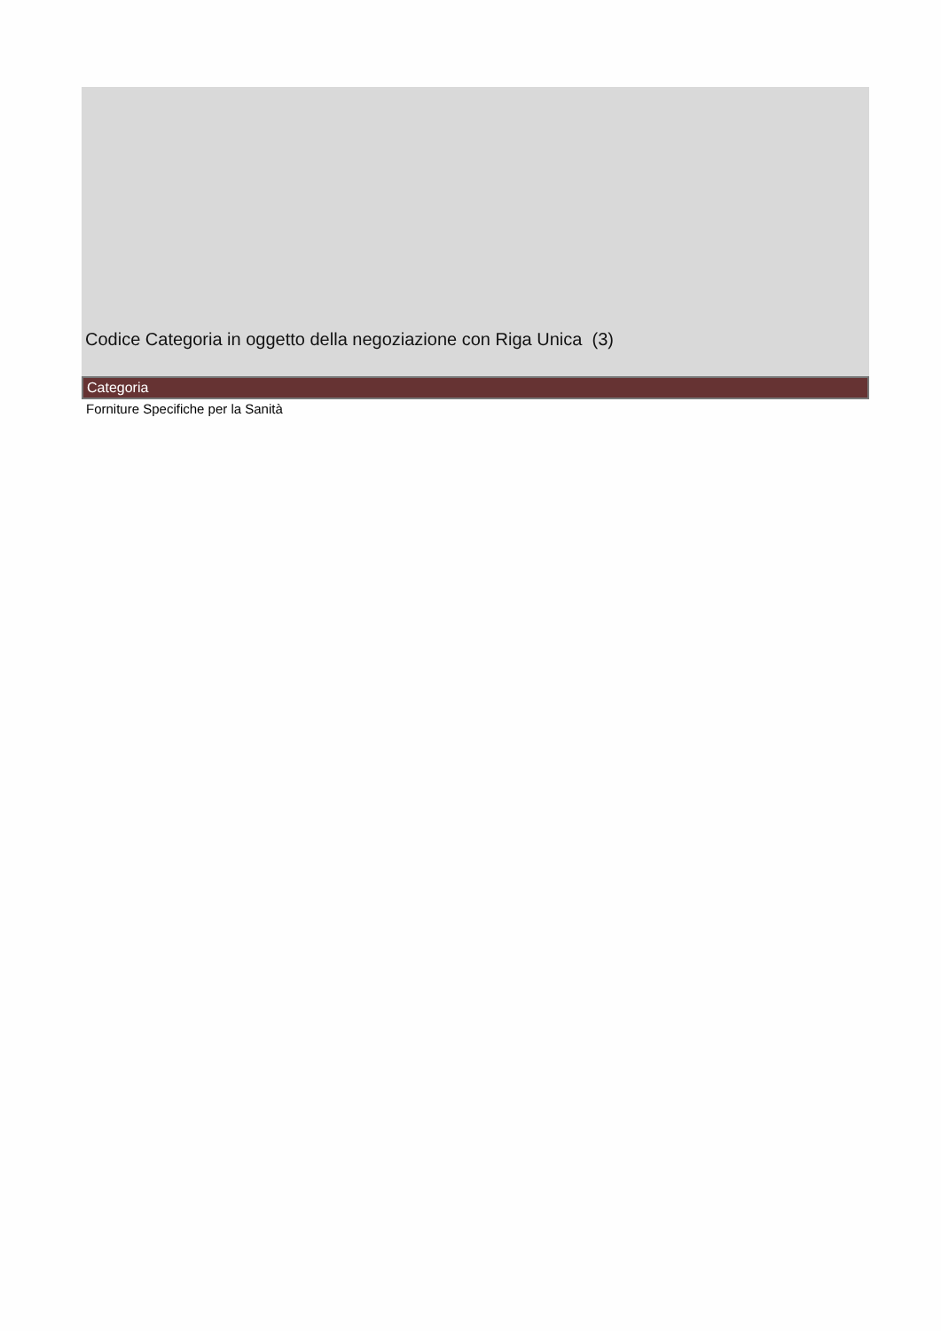Codice Categoria in oggetto della negoziazione con Riga Unica (3)
| Categoria |
| --- |
| Forniture Specifiche per la Sanità |